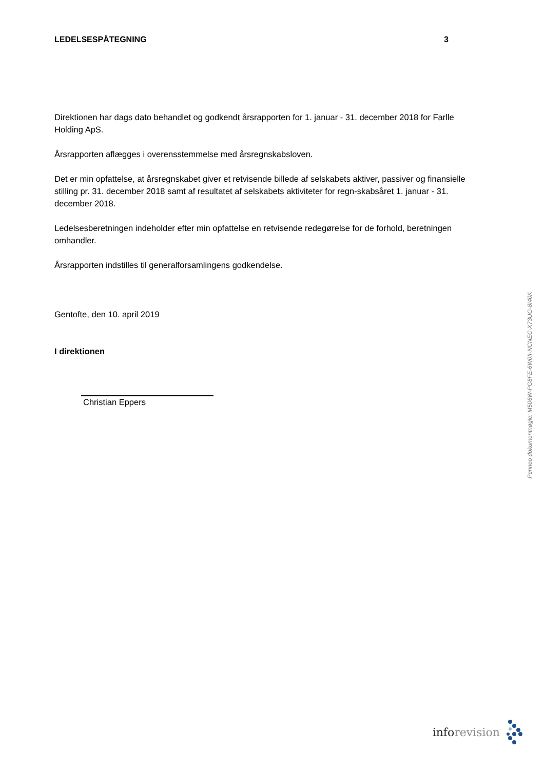LEDELSESPÅTEGNING 3
Direktionen har dags dato behandlet og godkendt årsrapporten for 1. januar - 31. december 2018 for Farlle Holding ApS.
Årsrapporten aflægges i overensstemmelse med årsregnskabsloven.
Det er min opfattelse, at årsregnskabet giver et retvisende billede af selskabets aktiver, passiver og finansielle stilling pr. 31. december 2018 samt af resultatet af selskabets aktiviteter for regn-skabsåret 1. januar - 31. december 2018.
Ledelsesberetningen indeholder efter min opfattelse en retvisende redegørelse for de forhold, beretningen omhandler.
Årsrapporten indstilles til generalforsamlingens godkendelse.
Gentofte, den 10. april 2019
I direktionen
Christian Eppers
Penneo dokumentnøgle: M506W-PG8FE-6W0II-NCNEC-X73UG-8I40K
info revision